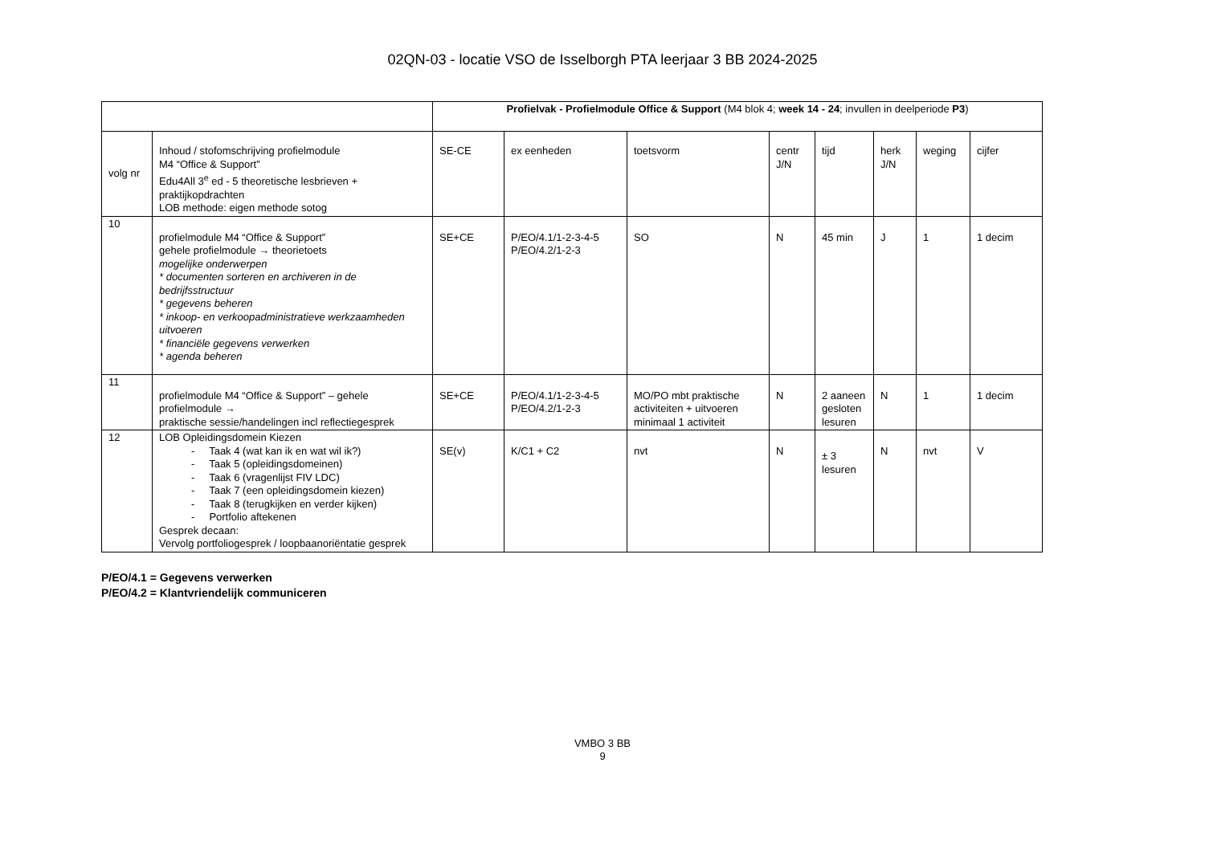02QN-03 - locatie VSO de Isselborgh PTA leerjaar 3 BB 2024-2025
| | | Profielvak - Profielmodule Office & Support (M4 blok 4; week 14 - 24 ; invullen in deelperiode P3 ) | | | | | | | |
| volg nr | Inhoud / stofomschrijving profielmodule M4 “Office & Support” Edu4All 3<sup>e</sup> ed - 5 theoretische lesbrieven + praktijkopdrachten LOB methode: eigen methode sotog | SE-CE | ex eenheden | toetsvorm | centr J/N | tijd | herk J/N | weging | cijfer |
| 10 | profielmodule M4 “Office & Support” gehele profielmodule → theorietoets mogelijke onderwerpen * documenten sorteren en archiveren in de bedrijfsstructuur * gegevens beheren * inkoop- en verkoopadministratieve werkzaamheden uitvoeren * financiële gegevens verwerken * agenda beheren | SE+CE | P/EO/4.1/1-2-3-4-5 P/EO/4.2/1-2-3 | SO | N | 45 min | J | 1 | 1 decim |
| 11 | profielmodule M4 “Office & Support” – gehele profielmodule → praktische sessie/handelingen incl reflectiegesprek | SE+CE | P/EO/4.1/1-2-3-4-5 P/EO/4.2/1-2-3 | MO/PO mbt praktische activiteiten + uitvoeren minimaal 1 activiteit | N | 2 aaneen gesloten lesuren | N | 1 | 1 decim |
| 12 | LOB Opleidingsdomein Kiezen - Taak 4 (wat kan ik en wat wil ik?) - Taak 5 (opleidingsdomeinen) - Taak 6 (vragenlijst FIV LDC) - Taak 7 (een opleidingsdomein kiezen) - Taak 8 (terugkijken en verder kijken) - Portfolio aftekenen Gesprek decaan: Vervolg portfoliogesprek / loopbaanoriëntatie gesprek | SE(v) | K/C1 + C2 | nvt | N | ± 3 lesuren | N | nvt | V |
P/EO/4.1 = Gegevens verwerken
P/EO/4.2 = Klantvriendelijk communiceren
VMBO 3 BB
9